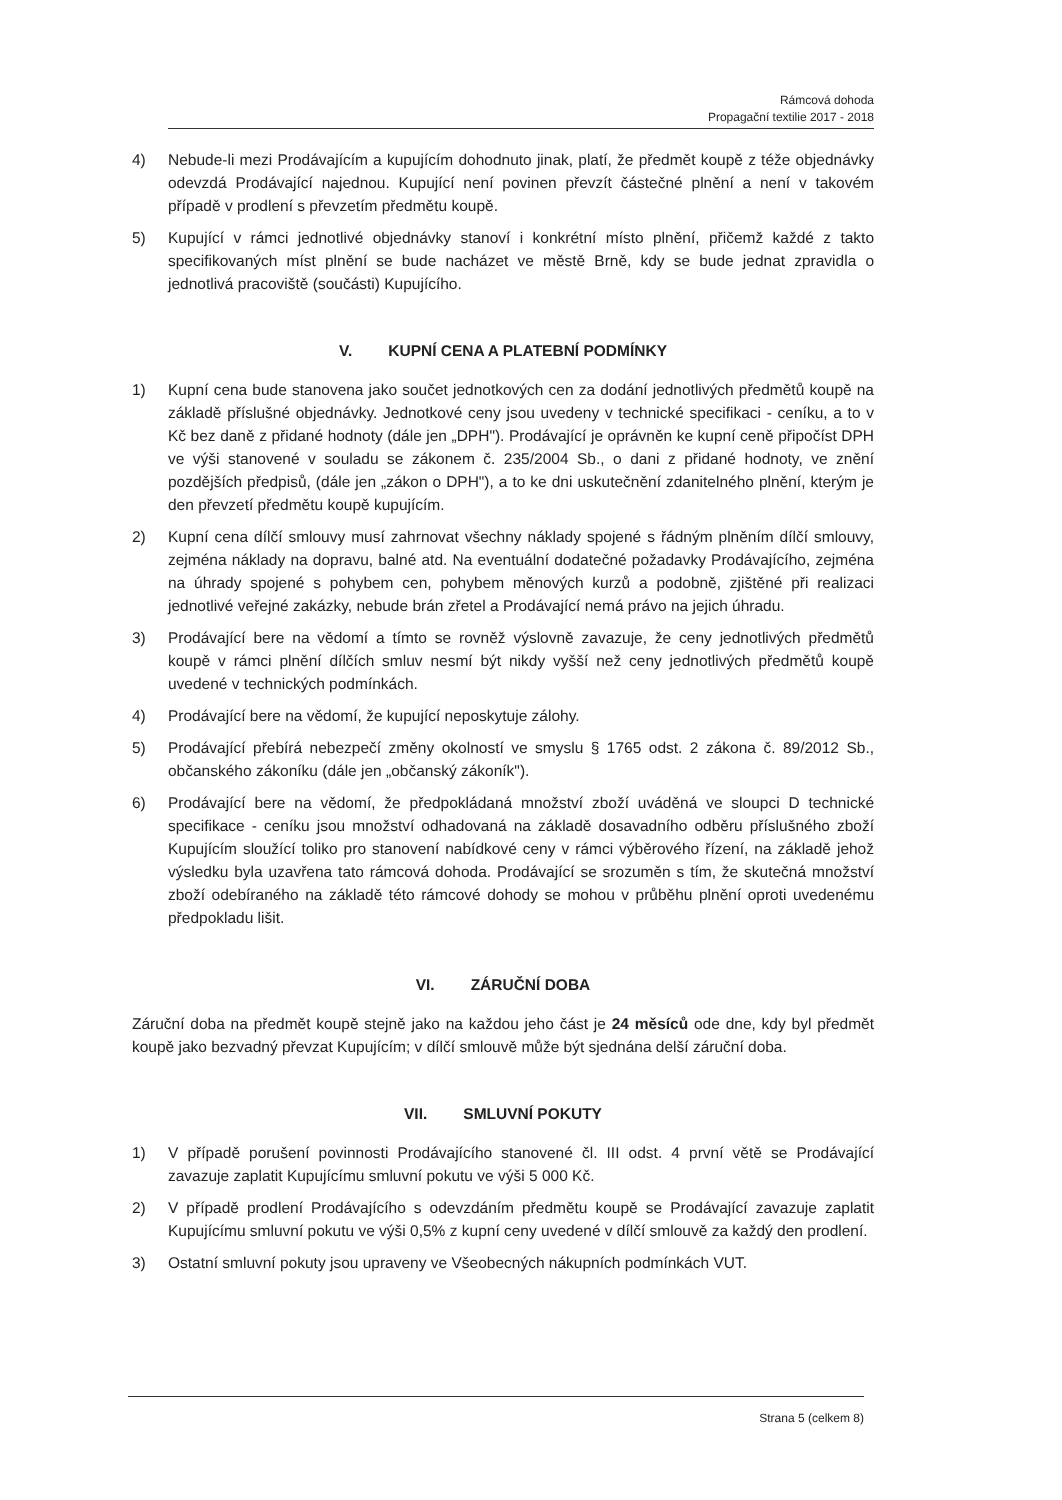Rámcová dohoda
Propagační textilie 2017 - 2018
4) Nebude-li mezi Prodávajícím a kupujícím dohodnuto jinak, platí, že předmět koupě z téže objednávky odevzdá Prodávající najednou. Kupující není povinen převzít částečné plnění a není v takovém případě v prodlení s převzetím předmětu koupě.
5) Kupující v rámci jednotlivé objednávky stanoví i konkrétní místo plnění, přičemž každé z takto specifikovaných míst plnění se bude nacházet ve městě Brně, kdy se bude jednat zpravidla o jednotlivá pracoviště (součásti) Kupujícího.
V. KUPNÍ CENA A PLATEBNÍ PODMÍNKY
1) Kupní cena bude stanovena jako součet jednotkových cen za dodání jednotlivých předmětů koupě na základě příslušné objednávky. Jednotkové ceny jsou uvedeny v technické specifikaci - ceníku, a to v Kč bez daně z přidané hodnoty (dále jen „DPH"). Prodávající je oprávněn ke kupní ceně připočíst DPH ve výši stanovené v souladu se zákonem č. 235/2004 Sb., o dani z přidané hodnoty, ve znění pozdějších předpisů, (dále jen „zákon o DPH"), a to ke dni uskutečnění zdanitelného plnění, kterým je den převzetí předmětu koupě kupujícím.
2) Kupní cena dílčí smlouvy musí zahrnovat všechny náklady spojené s řádným plněním dílčí smlouvy, zejména náklady na dopravu, balné atd. Na eventuální dodatečné požadavky Prodávajícího, zejména na úhrady spojené s pohybem cen, pohybem měnových kurzů a podobně, zjištěné při realizaci jednotlivé veřejné zakázky, nebude brán zřetel a Prodávající nemá právo na jejich úhradu.
3) Prodávající bere na vědomí a tímto se rovněž výslovně zavazuje, že ceny jednotlivých předmětů koupě v rámci plnění dílčích smluv nesmí být nikdy vyšší než ceny jednotlivých předmětů koupě uvedené v technických podmínkách.
4) Prodávající bere na vědomí, že kupující neposkytuje zálohy.
5) Prodávající přebírá nebezpečí změny okolností ve smyslu § 1765 odst. 2 zákona č. 89/2012 Sb., občanského zákoníku (dále jen „občanský zákoník").
6) Prodávající bere na vědomí, že předpokládaná množství zboží uváděná ve sloupci D technické specifikace - ceníku jsou množství odhadovaná na základě dosavadního odběru příslušného zboží Kupujícím sloužící toliko pro stanovení nabídkové ceny v rámci výběrového řízení, na základě jehož výsledku byla uzavřena tato rámcová dohoda. Prodávající se srozuměn s tím, že skutečná množství zboží odebíraného na základě této rámcové dohody se mohou v průběhu plnění oproti uvedenému předpokladu lišit.
VI. ZÁRUČNÍ DOBA
Záruční doba na předmět koupě stejně jako na každou jeho část je 24 měsíců ode dne, kdy byl předmět koupě jako bezvadný převzat Kupujícím; v dílčí smlouvě může být sjednána delší záruční doba.
VII. SMLUVNÍ POKUTY
1) V případě porušení povinnosti Prodávajícího stanovené čl. III odst. 4 první větě se Prodávající zavazuje zaplatit Kupujícímu smluvní pokutu ve výši 5 000 Kč.
2) V případě prodlení Prodávajícího s odevzdáním předmětu koupě se Prodávající zavazuje zaplatit Kupujícímu smluvní pokutu ve výši 0,5% z kupní ceny uvedené v dílčí smlouvě za každý den prodlení.
3) Ostatní smluvní pokuty jsou upraveny ve Všeobecných nákupních podmínkách VUT.
Strana 5 (celkem 8)